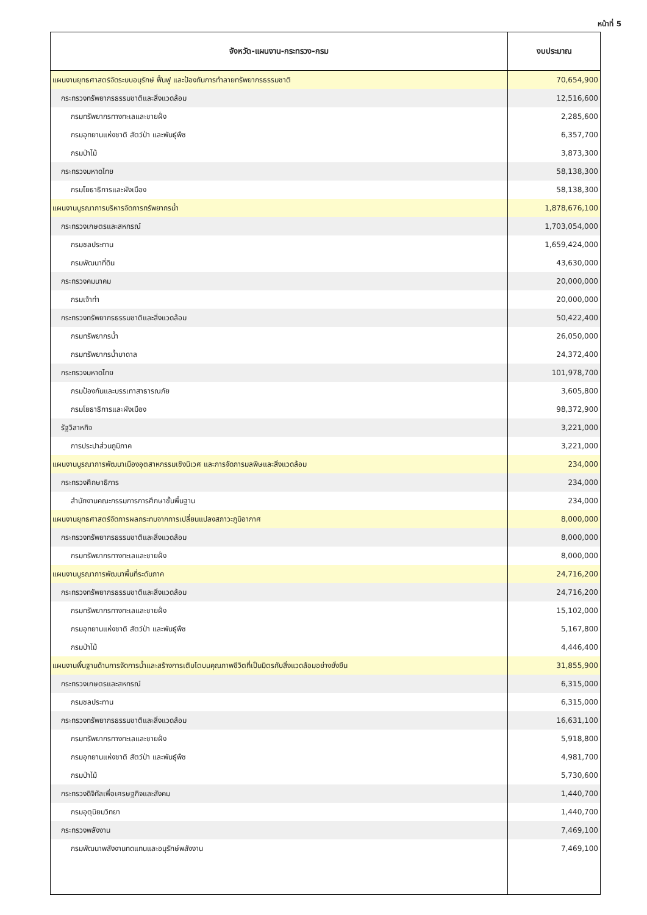หน้าที่ 5
| จังหวัด-แผนงาน-กระทรวง-กรม | งบประมาณ |
| --- | --- |
| แผนงานยุทธศาสตร์จัดระบบอนุรักษ์ ฟื้นฟู และป้องกันการทำลายทรัพยากรธรรมชาติ | 70,654,900 |
| กระทรวงทรัพยากรธรรมชาติและสิ่งแวดล้อม | 12,516,600 |
| กรมทรัพยากรทางทะเลและชายฝั่ง | 2,285,600 |
| กรมอุทยานแห่งชาติ สัตว์ป่า และพันธุ์พืช | 6,357,700 |
| กรมป่าไม้ | 3,873,300 |
| กระทรวงมหาดไทย | 58,138,300 |
| กรมโยธาธิการและผังเมือง | 58,138,300 |
| แผนงานบูรณาการบริหารจัดการทรัพยากรน้ำ | 1,878,676,100 |
| กระทรวงเกษตรและสหกรณ์ | 1,703,054,000 |
| กรมชลประทาน | 1,659,424,000 |
| กรมพัฒนาที่ดิน | 43,630,000 |
| กระทรวงคมนาคม | 20,000,000 |
| กรมเจ้าท่า | 20,000,000 |
| กระทรวงทรัพยากรธรรมชาติและสิ่งแวดล้อม | 50,422,400 |
| กรมทรัพยากรน้ำ | 26,050,000 |
| กรมทรัพยากรน้ำบาดาล | 24,372,400 |
| กระทรวงมหาดไทย | 101,978,700 |
| กรมป้องกันและบรรเทาสาธารณภัย | 3,605,800 |
| กรมโยธาธิการและผังเมือง | 98,372,900 |
| รัฐวิสาหกิจ | 3,221,000 |
| การประปาส่วนภูมิภาค | 3,221,000 |
| แผนงานบูรณาการพัฒนาเมืองอุตสาหกรรมเชิงนิเวศ และการจัดการมลพิษและสิ่งแวดล้อม | 234,000 |
| กระทรวงศึกษาธิการ | 234,000 |
| สำนักงานคณะกรรมการการศึกษาขั้นพื้นฐาน | 234,000 |
| แผนงานยุทธศาสตร์จัดการผลกระทบจากการเปลี่ยนแปลงสภาวะภูมิอากาศ | 8,000,000 |
| กระทรวงทรัพยากรธรรมชาติและสิ่งแวดล้อม | 8,000,000 |
| กรมทรัพยากรทางทะเลและชายฝั่ง | 8,000,000 |
| แผนงานบูรณาการพัฒนาพื้นที่ระดับภาค | 24,716,200 |
| กระทรวงทรัพยากรธรรมชาติและสิ่งแวดล้อม | 24,716,200 |
| กรมทรัพยากรทางทะเลและชายฝั่ง | 15,102,000 |
| กรมอุทยานแห่งชาติ สัตว์ป่า และพันธุ์พืช | 5,167,800 |
| กรมป่าไม้ | 4,446,400 |
| แผนงานพื้นฐานด้านการจัดการน้ำและสร้างการเติบโตบนคุณภาพชีวิตที่เป็นมิตรกับสิ่งแวดล้อมอย่างยั่งยืน | 31,855,900 |
| กระทรวงเกษตรและสหกรณ์ | 6,315,000 |
| กรมชลประทาน | 6,315,000 |
| กระทรวงทรัพยากรธรรมชาติและสิ่งแวดล้อม | 16,631,100 |
| กรมทรัพยากรทางทะเลและชายฝั่ง | 5,918,800 |
| กรมอุทยานแห่งชาติ สัตว์ป่า และพันธุ์พืช | 4,981,700 |
| กรมป่าไม้ | 5,730,600 |
| กระทรวงดิจิทัลเพื่อเศรษฐกิจและสังคม | 1,440,700 |
| กรมอุตุนิยมวิทยา | 1,440,700 |
| กระทรวงพลังงาน | 7,469,100 |
| กรมพัฒนาพลังงานทดแทนและอนุรักษ์พลังงาน | 7,469,100 |